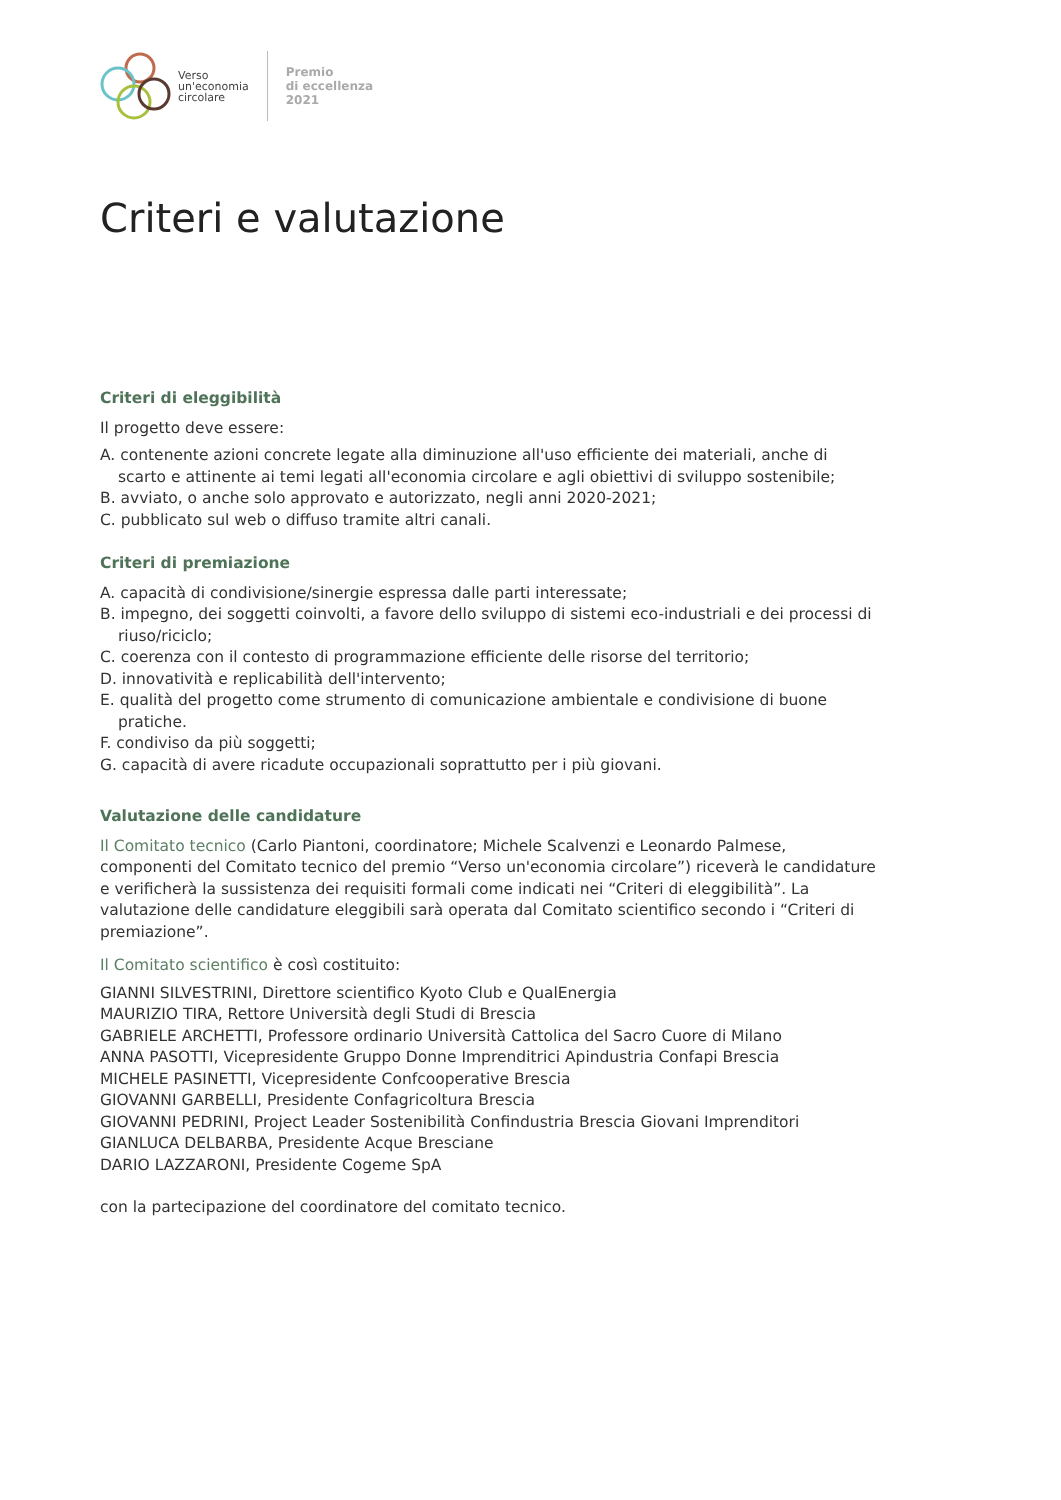Verso
un'economia
circolare
Premio
di eccellenza
2021
Criteri e valutazione
Criteri di eleggibilità
Il progetto deve essere:
A. contenente azioni concrete legate alla diminuzione all'uso efficiente dei materiali, anche di scarto e attinente ai temi legati all'economia circolare e agli obiettivi di sviluppo sostenibile;
B. avviato, o anche solo approvato e autorizzato, negli anni 2020-2021;
C. pubblicato sul web o diffuso tramite altri canali.
Criteri di premiazione
A. capacità di condivisione/sinergie espressa dalle parti interessate;
B. impegno, dei soggetti coinvolti, a favore dello sviluppo di sistemi eco-industriali e dei processi di riuso/riciclo;
C. coerenza con il contesto di programmazione efficiente delle risorse del territorio;
D. innovatività e replicabilità dell'intervento;
E. qualità del progetto come strumento di comunicazione ambientale e condivisione di buone pratiche.
F. condiviso da più soggetti;
G. capacità di avere ricadute occupazionali soprattutto per i più giovani.
Valutazione delle candidature
Il Comitato tecnico (Carlo Piantoni, coordinatore; Michele Scalvenzi e Leonardo Palmese, componenti del Comitato tecnico del premio “Verso un'economia circolare”) riceverà le candidature e verificherà la sussistenza dei requisiti formali come indicati nei “Criteri di eleggibilità”. La valutazione delle candidature eleggibili sarà operata dal Comitato scientifico secondo i “Criteri di premiazione”.
Il Comitato scientifico è così costituito:
GIANNI SILVESTRINI, Direttore scientifico Kyoto Club e QualEnergia
MAURIZIO TIRA, Rettore Università degli Studi di Brescia
GABRIELE ARCHETTI, Professore ordinario Università Cattolica del Sacro Cuore di Milano
ANNA PASOTTI, Vicepresidente Gruppo Donne Imprenditrici Apindustria Confapi Brescia
MICHELE PASINETTI, Vicepresidente Confcooperative Brescia
GIOVANNI GARBELLI, Presidente Confagricoltura Brescia
GIOVANNI PEDRINI, Project Leader Sostenibilità Confindustria Brescia Giovani Imprenditori
GIANLUCA DELBARBA, Presidente Acque Bresciane
DARIO LAZZARONI, Presidente Cogeme SpA
con la partecipazione del coordinatore del comitato tecnico.